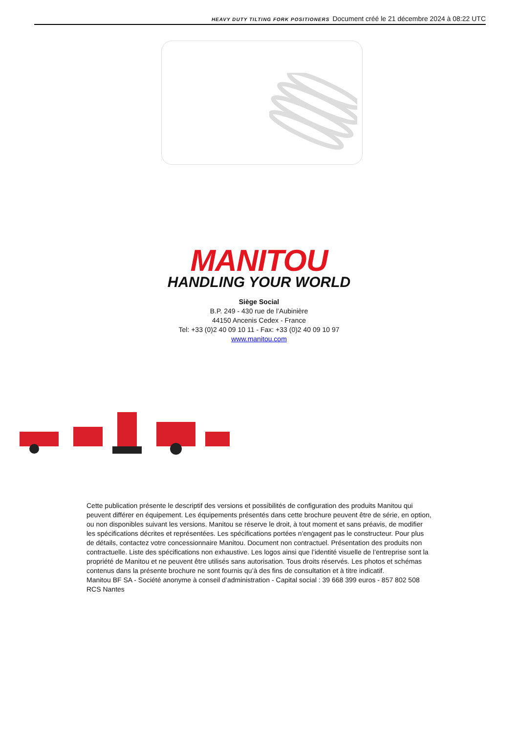HEAVY DUTY TILTING FORK POSITIONERS Document créé le 21 décembre 2024 à 08:22 UTC
MANITOU
HANDLING YOUR WORLD
Siège Social
B.P. 249 - 430 rue de l’Aubinière
44150 Ancenis Cedex - France
Tel: +33 (0)2 40 09 10 11 - Fax: +33 (0)2 40 09 10 97
www.manitou.com
Cette publication présente le descriptif des versions et possibilités de configuration des produits Manitou qui peuvent différer en équipement. Les équipements présentés dans cette brochure peuvent être de série, en option, ou non disponibles suivant les versions. Manitou se réserve le droit, à tout moment et sans préavis, de modifier les spécifications décrites et représentées. Les spécifications portées n’engagent pas le constructeur. Pour plus de détails, contactez votre concessionnaire Manitou. Document non contractuel. Présentation des produits non contractuelle. Liste des spécifications non exhaustive. Les logos ainsi que l’identité visuelle de l’entreprise sont la propriété de Manitou et ne peuvent être utilisés sans autorisation. Tous droits réservés. Les photos et schémas contenus dans la présente brochure ne sont fournis qu’à des fins de consultation et à titre indicatif.
Manitou BF SA - Société anonyme à conseil d’administration - Capital social : 39 668 399 euros - 857 802 508 RCS Nantes